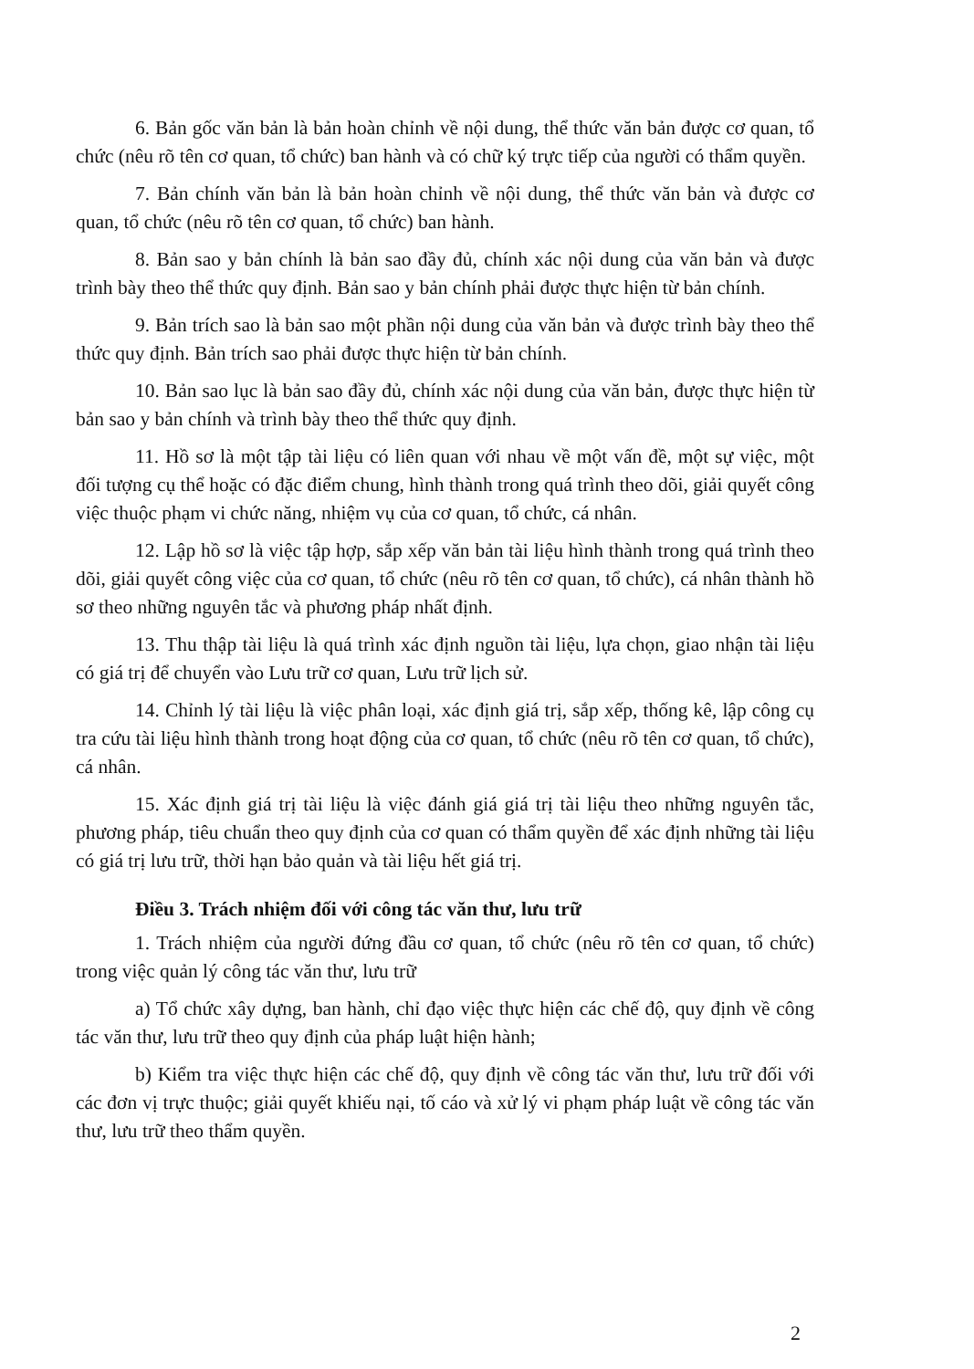6. Bản gốc văn bản là bản hoàn chỉnh về nội dung, thể thức văn bản được cơ quan, tổ chức (nêu rõ tên cơ quan, tổ chức) ban hành và có chữ ký trực tiếp của người có thẩm quyền.
7. Bản chính văn bản là bản hoàn chỉnh về nội dung, thể thức văn bản và được cơ quan, tổ chức (nêu rõ tên cơ quan, tổ chức) ban hành.
8. Bản sao y bản chính là bản sao đầy đủ, chính xác nội dung của văn bản và được trình bày theo thể thức quy định. Bản sao y bản chính phải được thực hiện từ bản chính.
9. Bản trích sao là bản sao một phần nội dung của văn bản và được trình bày theo thể thức quy định. Bản trích sao phải được thực hiện từ bản chính.
10. Bản sao lục là bản sao đầy đủ, chính xác nội dung của văn bản, được thực hiện từ bản sao y bản chính và trình bày theo thể thức quy định.
11. Hồ sơ là một tập tài liệu có liên quan với nhau về một vấn đề, một sự việc, một đối tượng cụ thể hoặc có đặc điểm chung, hình thành trong quá trình theo dõi, giải quyết công việc thuộc phạm vi chức năng, nhiệm vụ của cơ quan, tổ chức, cá nhân.
12. Lập hồ sơ là việc tập hợp, sắp xếp văn bản tài liệu hình thành trong quá trình theo dõi, giải quyết công việc của cơ quan, tổ chức (nêu rõ tên cơ quan, tổ chức), cá nhân thành hồ sơ theo những nguyên tắc và phương pháp nhất định.
13. Thu thập tài liệu là quá trình xác định nguồn tài liệu, lựa chọn, giao nhận tài liệu có giá trị để chuyển vào Lưu trữ cơ quan, Lưu trữ lịch sử.
14. Chỉnh lý tài liệu là việc phân loại, xác định giá trị, sắp xếp, thống kê, lập công cụ tra cứu tài liệu hình thành trong hoạt động của cơ quan, tổ chức (nêu rõ tên cơ quan, tổ chức), cá nhân.
15. Xác định giá trị tài liệu là việc đánh giá giá trị tài liệu theo những nguyên tắc, phương pháp, tiêu chuẩn theo quy định của cơ quan có thẩm quyền để xác định những tài liệu có giá trị lưu trữ, thời hạn bảo quản và tài liệu hết giá trị.
Điều 3. Trách nhiệm đối với công tác văn thư, lưu trữ
1. Trách nhiệm của người đứng đầu cơ quan, tổ chức (nêu rõ tên cơ quan, tổ chức) trong việc quản lý công tác văn thư, lưu trữ
a) Tổ chức xây dựng, ban hành, chỉ đạo việc thực hiện các chế độ, quy định về công tác văn thư, lưu trữ theo quy định của pháp luật hiện hành;
b) Kiểm tra việc thực hiện các chế độ, quy định về công tác văn thư, lưu trữ đối với các đơn vị trực thuộc; giải quyết khiếu nại, tố cáo và xử lý vi phạm pháp luật về công tác văn thư, lưu trữ theo thẩm quyền.
2